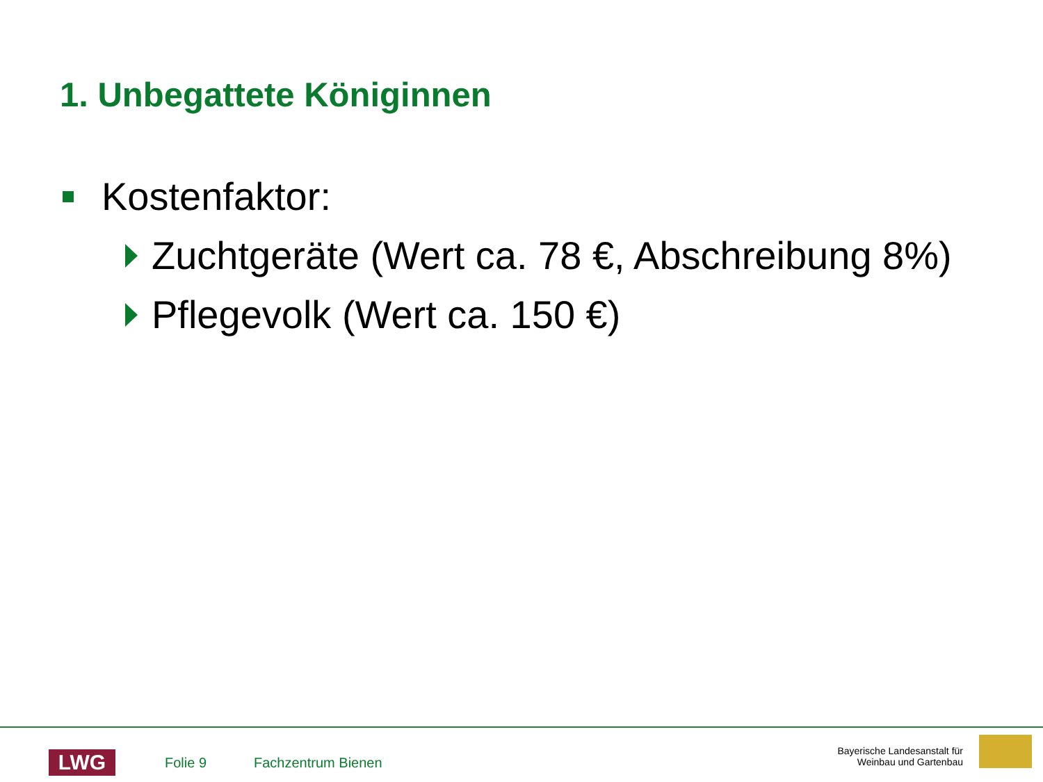1. Unbegattete Königinnen
Kostenfaktor:
Zuchtgeräte (Wert ca. 78 €, Abschreibung 8%)
Pflegevolk (Wert ca. 150 €)
LWG
Folie 9 Fachzentrum Bienen
Bayerische Landesanstalt für
Weinbau und Gartenbau